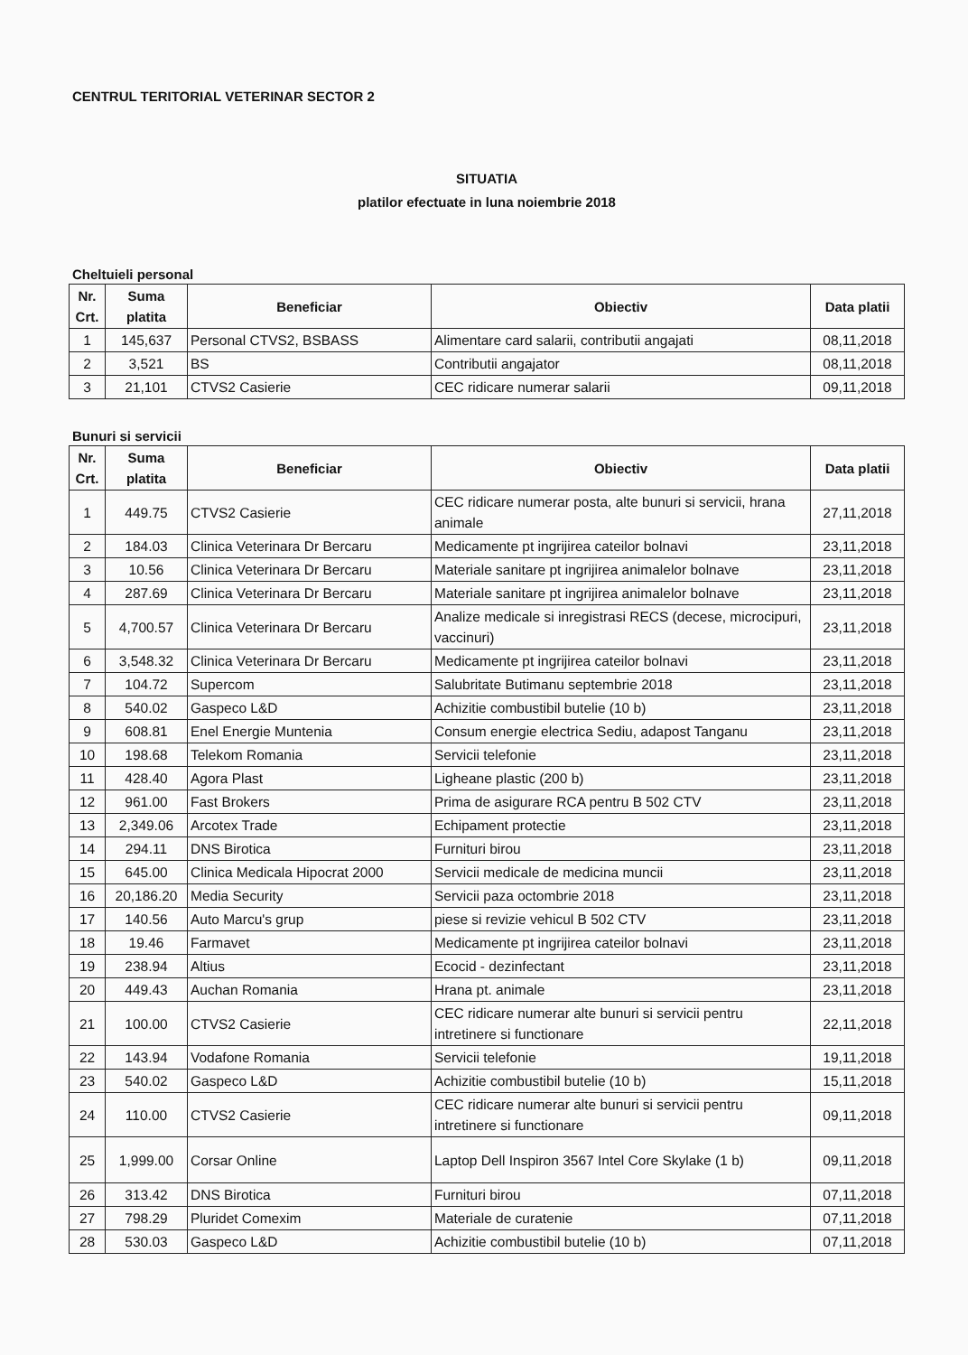CENTRUL TERITORIAL VETERINAR SECTOR 2
SITUATIA
platilor efectuate in luna noiembrie 2018
Cheltuieli personal
| Nr. Crt. | Suma platita | Beneficiar | Obiectiv | Data platii |
| --- | --- | --- | --- | --- |
| 1 | 145,637 | Personal CTVS2, BSBASS | Alimentare card salarii, contributii angajati | 08,11,2018 |
| 2 | 3,521 | BS | Contributii angajator | 08,11,2018 |
| 3 | 21,101 | CTVS2 Casierie | CEC ridicare numerar salarii | 09,11,2018 |
Bunuri si servicii
| Nr. Crt. | Suma platita | Beneficiar | Obiectiv | Data platii |
| --- | --- | --- | --- | --- |
| 1 | 449.75 | CTVS2 Casierie | CEC ridicare numerar posta, alte bunuri si servicii, hrana animale | 27,11,2018 |
| 2 | 184.03 | Clinica Veterinara Dr Bercaru | Medicamente pt ingrijirea cateilor bolnavi | 23,11,2018 |
| 3 | 10.56 | Clinica Veterinara Dr Bercaru | Materiale sanitare pt ingrijirea animalelor bolnave | 23,11,2018 |
| 4 | 287.69 | Clinica Veterinara Dr Bercaru | Materiale sanitare pt ingrijirea animalelor bolnave | 23,11,2018 |
| 5 | 4,700.57 | Clinica Veterinara Dr Bercaru | Analize medicale si inregistrasi RECS (decese, microcipuri, vaccinuri) | 23,11,2018 |
| 6 | 3,548.32 | Clinica Veterinara Dr Bercaru | Medicamente pt ingrijirea cateilor bolnavi | 23,11,2018 |
| 7 | 104.72 | Supercom | Salubritate Butimanu septembrie 2018 | 23,11,2018 |
| 8 | 540.02 | Gaspeco L&D | Achizitie combustibil butelie (10 b) | 23,11,2018 |
| 9 | 608.81 | Enel Energie Muntenia | Consum energie electrica Sediu, adapost Tanganu | 23,11,2018 |
| 10 | 198.68 | Telekom Romania | Servicii telefonie | 23,11,2018 |
| 11 | 428.40 | Agora Plast | Ligheane plastic (200 b) | 23,11,2018 |
| 12 | 961.00 | Fast Brokers | Prima de asigurare RCA pentru B 502 CTV | 23,11,2018 |
| 13 | 2,349.06 | Arcotex Trade | Echipament protectie | 23,11,2018 |
| 14 | 294.11 | DNS Birotica | Furnituri birou | 23,11,2018 |
| 15 | 645.00 | Clinica Medicala Hipocrat 2000 | Servicii medicale de medicina muncii | 23,11,2018 |
| 16 | 20,186.20 | Media Security | Servicii paza octombrie 2018 | 23,11,2018 |
| 17 | 140.56 | Auto Marcu's grup | piese si revizie vehicul B 502 CTV | 23,11,2018 |
| 18 | 19.46 | Farmavet | Medicamente pt ingrijirea cateilor bolnavi | 23,11,2018 |
| 19 | 238.94 | Altius | Ecocid - dezinfectant | 23,11,2018 |
| 20 | 449.43 | Auchan Romania | Hrana pt. animale | 23,11,2018 |
| 21 | 100.00 | CTVS2 Casierie | CEC ridicare numerar alte bunuri si servicii pentru intretinere si functionare | 22,11,2018 |
| 22 | 143.94 | Vodafone Romania | Servicii telefonie | 19,11,2018 |
| 23 | 540.02 | Gaspeco L&D | Achizitie combustibil butelie (10 b) | 15,11,2018 |
| 24 | 110.00 | CTVS2 Casierie | CEC ridicare numerar alte bunuri si servicii pentru intretinere si functionare | 09,11,2018 |
| 25 | 1,999.00 | Corsar Online | Laptop Dell Inspiron 3567 Intel Core Skylake (1 b) | 09,11,2018 |
| 26 | 313.42 | DNS Birotica | Furnituri birou | 07,11,2018 |
| 27 | 798.29 | Pluridet Comexim | Materiale de curatenie | 07,11,2018 |
| 28 | 530.03 | Gaspeco L&D | Achizitie combustibil butelie (10 b) | 07,11,2018 |